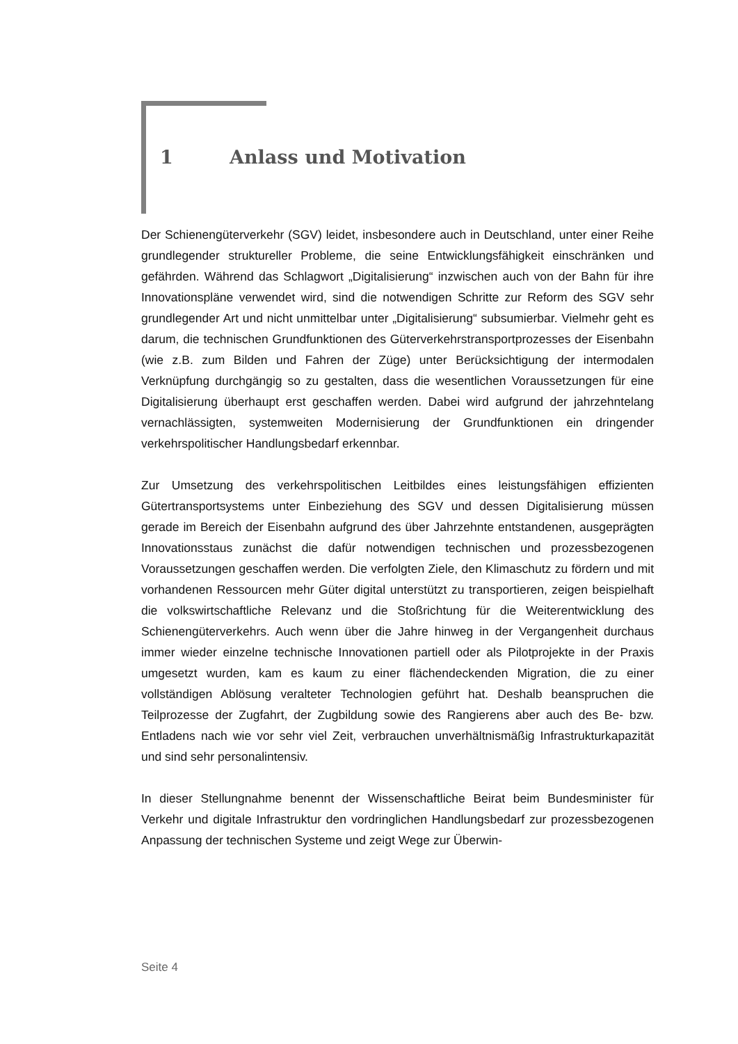1 Anlass und Motivation
Der Schienengüterverkehr (SGV) leidet, insbesondere auch in Deutschland, unter einer Reihe grundlegender struktureller Probleme, die seine Entwicklungsfähigkeit einschränken und gefährden. Während das Schlagwort „Digitalisierung“ inzwischen auch von der Bahn für ihre Innovationspläne verwendet wird, sind die notwendigen Schritte zur Reform des SGV sehr grundlegender Art und nicht unmittelbar unter „Digitalisierung“ subsumierbar. Vielmehr geht es darum, die technischen Grundfunktionen des Güterverkehrstransportprozesses der Eisenbahn (wie z.B. zum Bilden und Fahren der Züge) unter Berücksichtigung der intermodalen Verknüpfung durchgängig so zu gestalten, dass die wesentlichen Voraussetzungen für eine Digitalisierung überhaupt erst geschaffen werden. Dabei wird aufgrund der jahrzehntelang vernachlässigten, systemweiten Modernisierung der Grundfunktionen ein dringender verkehrspolitischer Handlungsbedarf erkennbar.
Zur Umsetzung des verkehrspolitischen Leitbildes eines leistungsfähigen effizienten Gütertransportsystems unter Einbeziehung des SGV und dessen Digitalisierung müssen gerade im Bereich der Eisenbahn aufgrund des über Jahrzehnte entstandenen, ausgeprägten Innovationsstaus zunächst die dafür notwendigen technischen und prozessbezogenen Voraussetzungen geschaffen werden. Die verfolgten Ziele, den Klimaschutz zu fördern und mit vorhandenen Ressourcen mehr Güter digital unterstützt zu transportieren, zeigen beispielhaft die volkswirtschaftliche Relevanz und die Stoßrichtung für die Weiterentwicklung des Schienengüterverkehrs. Auch wenn über die Jahre hinweg in der Vergangenheit durchaus immer wieder einzelne technische Innovationen partiell oder als Pilotprojekte in der Praxis umgesetzt wurden, kam es kaum zu einer flächendeckenden Migration, die zu einer vollständigen Ablösung veralteter Technologien geführt hat. Deshalb beanspruchen die Teilprozesse der Zugfahrt, der Zugbildung sowie des Rangierens aber auch des Be- bzw. Entladens nach wie vor sehr viel Zeit, verbrauchen unverhältnismäßig Infrastrukturkapazität und sind sehr personalintensiv.
In dieser Stellungnahme benennt der Wissenschaftliche Beirat beim Bundesminister für Verkehr und digitale Infrastruktur den vordringlichen Handlungsbedarf zur prozessbezogenen Anpassung der technischen Systeme und zeigt Wege zur Überwin-
Seite 4